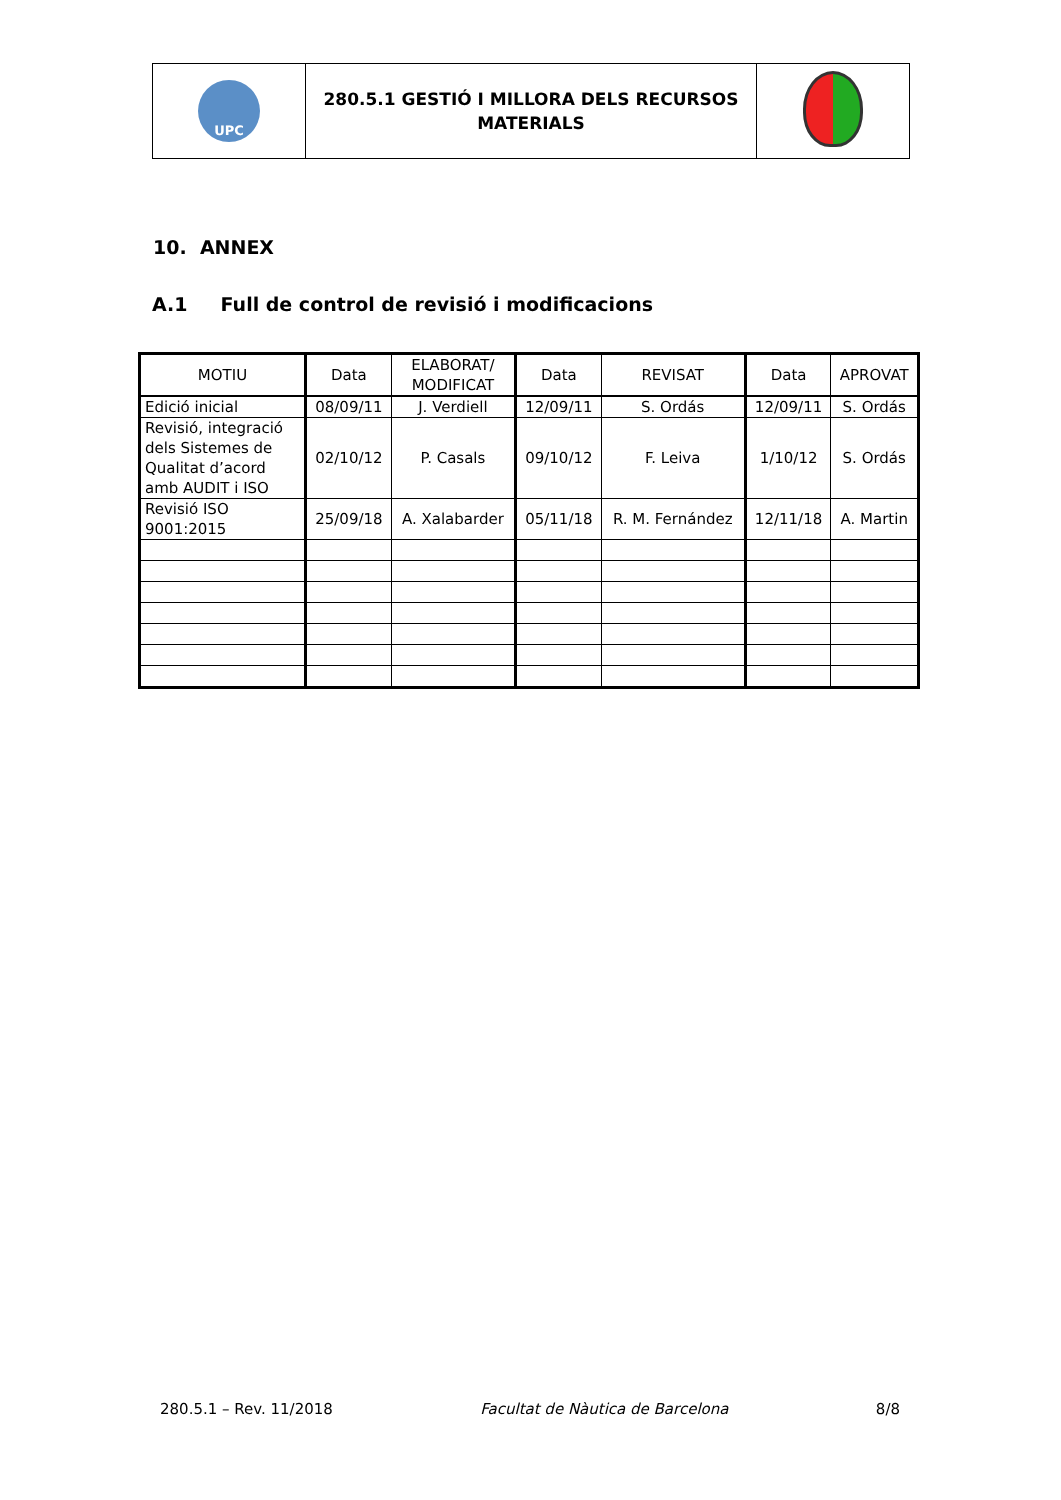| UPC | 280.5.1 GESTIÓ I MILLORA DELS RECURSOS MATERIALS | |
10. ANNEX
A.1 Full de control de revisió i modificacions
| MOTIU | Data | ELABORAT/ MODIFICAT | Data | REVISAT | Data | APROVAT |
| --- | --- | --- | --- | --- | --- | --- |
| Edició inicial | 08/09/11 | J. Verdiell | 12/09/11 | S. Ordás | 12/09/11 | S. Ordás |
| Revisió, integració dels Sistemes de Qualitat d’acord amb AUDIT i ISO | 02/10/12 | P. Casals | 09/10/12 | F. Leiva | 1/10/12 | S. Ordás |
| Revisió ISO 9001:2015 | 25/09/18 | A. Xalabarder | 05/11/18 | R. M. Fernández | 12/11/18 | A. Martin |
280.5.1 – Rev. 11/2018 Facultat de Nàutica de Barcelona 8/8